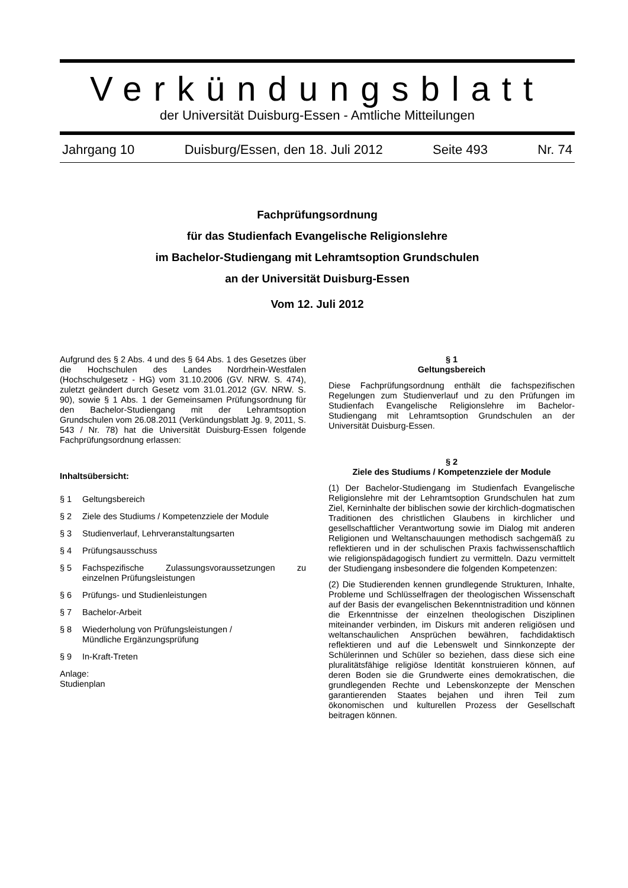Verkündungsblatt
der Universität Duisburg-Essen - Amtliche Mitteilungen
Jahrgang 10 Duisburg/Essen, den 18. Juli 2012 Seite 493 Nr. 74
Fachprüfungsordnung
für das Studienfach Evangelische Religionslehre
im Bachelor-Studiengang mit Lehramtsoption Grundschulen
an der Universität Duisburg-Essen
Vom 12. Juli 2012
Aufgrund des § 2 Abs. 4 und des § 64 Abs. 1 des Gesetzes über die Hochschulen des Landes Nordrhein-Westfalen (Hochschulgesetz - HG) vom 31.10.2006 (GV. NRW. S. 474), zuletzt geändert durch Gesetz vom 31.01.2012 (GV. NRW. S. 90), sowie § 1 Abs. 1 der Gemeinsamen Prüfungsordnung für den Bachelor-Studiengang mit der Lehramtsoption Grundschulen vom 26.08.2011 (Verkündungsblatt Jg. 9, 2011, S. 543 / Nr. 78) hat die Universität Duisburg-Essen folgende Fachprüfungsordnung erlassen:
Inhaltsübersicht:
§ 1 Geltungsbereich
§ 2 Ziele des Studiums / Kompetenzziele der Module
§ 3 Studienverlauf, Lehrveranstaltungsarten
§ 4 Prüfungsausschuss
§ 5 Fachspezifische Zulassungsvoraussetzungen zu einzelnen Prüfungsleistungen
§ 6 Prüfungs- und Studienleistungen
§ 7 Bachelor-Arbeit
§ 8 Wiederholung von Prüfungsleistungen /
Mündliche Ergänzungsprüfung
§ 9 In-Kraft-Treten
Anlage: Studienplan
§ 1
Geltungsbereich
Diese Fachprüfungsordnung enthält die fachspezifischen Regelungen zum Studienverlauf und zu den Prüfungen im Studienfach Evangelische Religionslehre im Bachelor-Studiengang mit Lehramtsoption Grundschulen an der Universität Duisburg-Essen.
§ 2
Ziele des Studiums / Kompetenzziele der Module
(1) Der Bachelor-Studiengang im Studienfach Evangelische Religionslehre mit der Lehramtsoption Grundschulen hat zum Ziel, Kerninhalte der biblischen sowie der kirchlich-dogmatischen Traditionen des christlichen Glaubens in kirchlicher und gesellschaftlicher Verantwortung sowie im Dialog mit anderen Religionen und Weltanschauungen methodisch sachgemäß zu reflektieren und in der schulischen Praxis fachwissenschaftlich wie religionspädagogisch fundiert zu vermitteln. Dazu vermittelt der Studiengang insbesondere die folgenden Kompetenzen:
(2) Die Studierenden kennen grundlegende Strukturen, Inhalte, Probleme und Schlüsselfragen der theologischen Wissenschaft auf der Basis der evangelischen Bekenntnistradition und können die Erkenntnisse der einzelnen theologischen Disziplinen miteinander verbinden, im Diskurs mit anderen religiösen und weltanschaulichen Ansprüchen bewähren, fachdidaktisch reflektieren und auf die Lebenswelt und Sinnkonzepte der Schülerinnen und Schüler so beziehen, dass diese sich eine pluralitätsfähige religiöse Identität konstruieren können, auf deren Boden sie die Grundwerte eines demokratischen, die grundlegenden Rechte und Lebenskonzepte der Menschen garantierenden Staates bejahen und ihren Teil zum ökonomischen und kulturellen Prozess der Gesellschaft beitragen können.